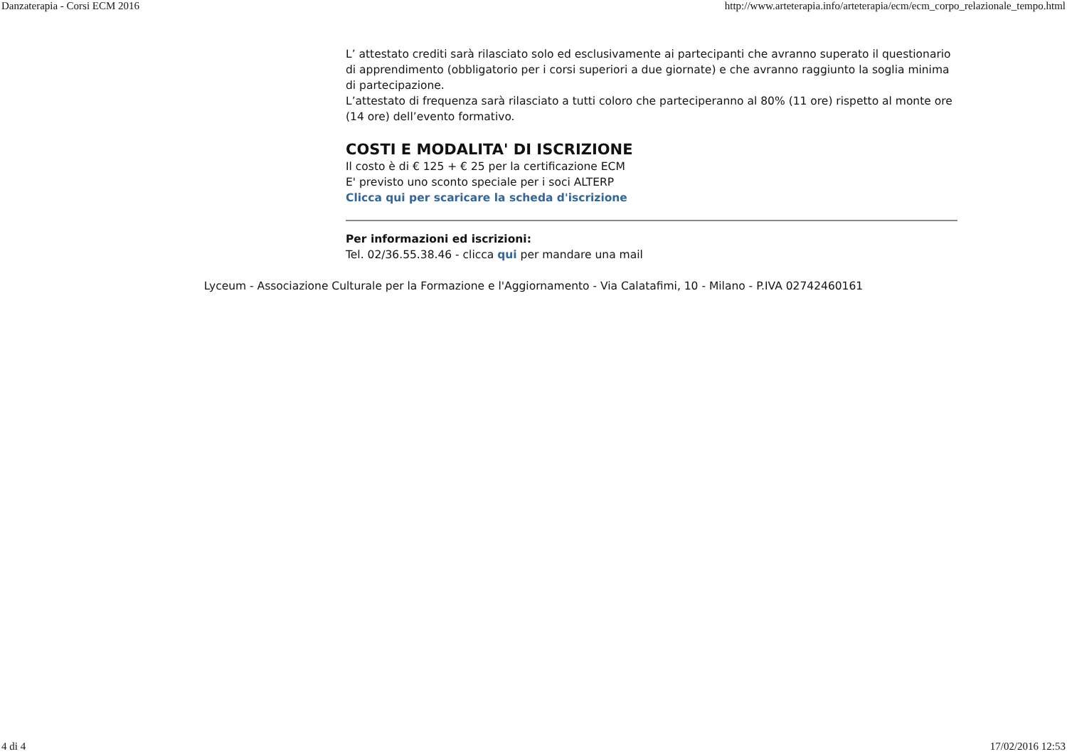Danzaterapia - Corsi ECM 2016 http://www.arteterapia.info/arteterapia/ecm/ecm_corpo_relazionale_tempo.html
L’ attestato crediti sarà rilasciato solo ed esclusivamente ai partecipanti che avranno superato il questionario di apprendimento (obbligatorio per i corsi superiori a due giornate) e che avranno raggiunto la soglia minima di partecipazione.
L’attestato di frequenza sarà rilasciato a tutti coloro che parteciperanno al 80% (11 ore) rispetto al monte ore (14 ore) dell’evento formativo.
COSTI E MODALITA' DI ISCRIZIONE
Il costo è di € 125 + € 25 per la certificazione ECM
E' previsto uno sconto speciale per i soci ALTERP
Clicca qui per scaricare la scheda d'iscrizione
Per informazioni ed iscrizioni:
Tel. 02/36.55.38.46 - clicca qui per mandare una mail
Lyceum - Associazione Culturale per la Formazione e l'Aggiornamento - Via Calatafimi, 10 - Milano - P.IVA 02742460161
4 di 4 17/02/2016 12:53